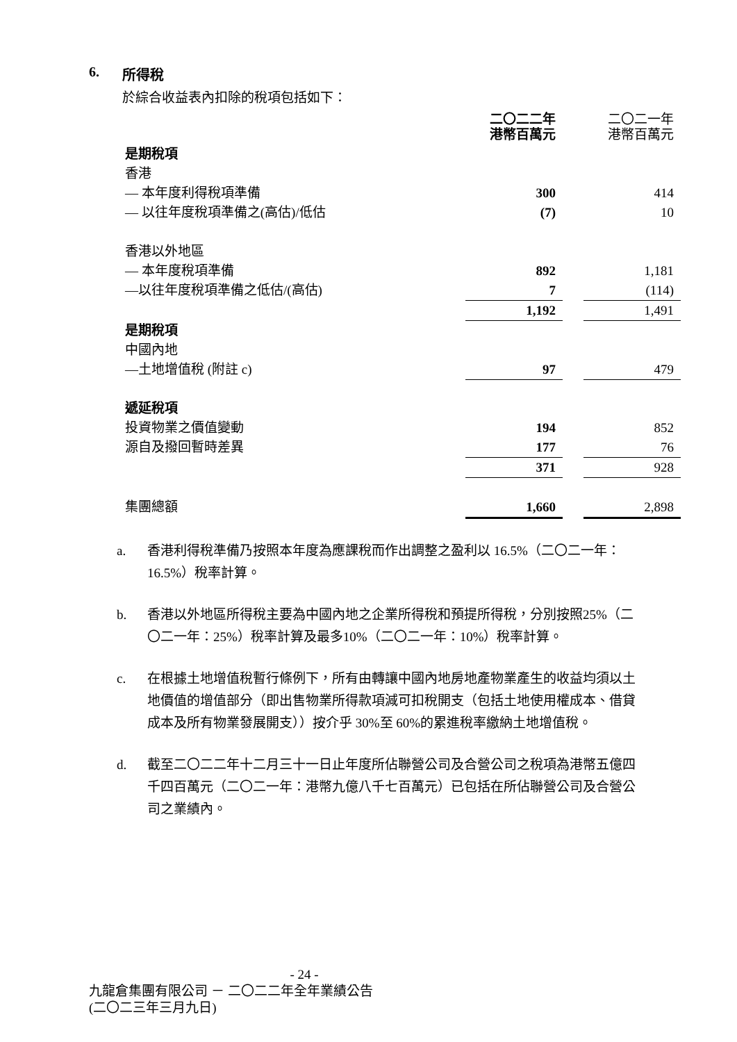6. 所得稅
於綜合收益表內扣除的稅項包括如下：
| | 二〇二二年 港幣百萬元 | | 二〇二一年 港幣百萬元 |
| 是期稅項 | | | |
| 香港 | | | |
| — 本年度利得稅項準備 | 300 | | 414 |
| — 以往年度稅項準備之(高估)/低估 | (7) | | 10 |
| 香港以外地區 | | | |
| — 本年度稅項準備 | 892 | | 1,181 |
| —以往年度稅項準備之低估/(高估) | 7 | | (114) |
| | 1,192 | | 1,491 |
| 是期稅項 | | | |
| 中國內地 | | | |
| —土地增值稅 (附註 c) | 97 | | 479 |
| 遞延稅項 | | | |
| 投資物業之價值變動 | 194 | | 852 |
| 源自及撥回暫時差異 | 177 | | 76 |
| | 371 | | 928 |
| 集團總額 | 1,660 | | 2,898 |
a. 香港利得稅準備乃按照本年度為應課稅而作出調整之盈利以 16.5%（二〇二一年：16.5%）稅率計算。
b. 香港以外地區所得稅主要為中國內地之企業所得稅和預提所得稅，分別按照25%（二〇二一年：25%）稅率計算及最多10%（二〇二一年：10%）稅率計算。
c. 在根據土地增值稅暫行條例下，所有由轉讓中國內地房地產物業產生的收益均須以土地價值的增值部分（即出售物業所得款項減可扣稅開支（包括土地使用權成本、借貸成本及所有物業發展開支））按介乎 30%至 60%的累進稅率繳納土地增值稅。
d. 截至二〇二二年十二月三十一日止年度所佔聯營公司及合營公司之稅項為港幣五億四千四百萬元（二〇二一年：港幣九億八千七百萬元）已包括在所佔聯營公司及合營公司之業績內。
- 24 -
九龍倉集團有限公司 － 二〇二二年全年業績公告
(二〇二三年三月九日)